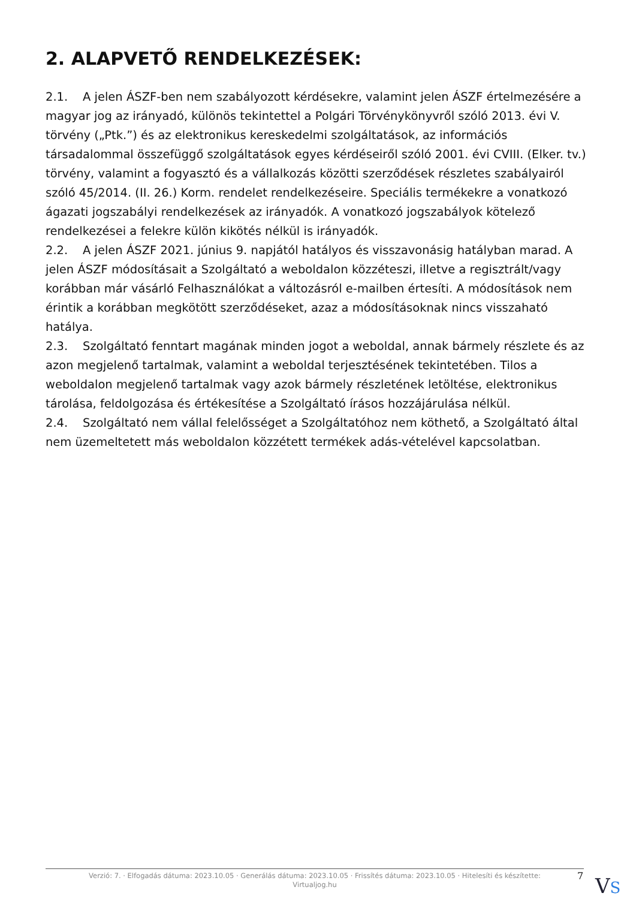2. ALAPVETŐ RENDELKEZÉSEK:
2.1. A jelen ÁSZF-ben nem szabályozott kérdésekre, valamint jelen ÁSZF értelmezésére a magyar jog az irányadó, különös tekintettel a Polgári Törvénykönyvről szóló 2013. évi V. törvény („Ptk.”) és az elektronikus kereskedelmi szolgáltatások, az információs társadalommal összefüggő szolgáltatások egyes kérdéseiről szóló 2001. évi CVIII. (Elker. tv.) törvény, valamint a fogyasztó és a vállalkozás közötti szerződések részletes szabályairól szóló 45/2014. (II. 26.) Korm. rendelet rendelkezéseire. Speciális termékekre a vonatkozó ágazati jogszabályi rendelkezések az irányadók. A vonatkozó jogszabályok kötelező rendelkezései a felekre külön kikötés nélkül is irányadók.
2.2. A jelen ÁSZF 2021. június 9. napjától hatályos és visszavonásig hatályban marad. A jelen ÁSZF módosításait a Szolgáltató a weboldalon közzéteszi, illetve a regisztrált/vagy korábban már vásárló Felhasználókat a változásról e-mailben értesíti. A módosítások nem érintik a korábban megkötött szerződéseket, azaz a módosításoknak nincs visszaható hatálya.
2.3. Szolgáltató fenntart magának minden jogot a weboldal, annak bármely részlete és az azon megjelenő tartalmak, valamint a weboldal terjesztésének tekintetében. Tilos a weboldalon megjelenő tartalmak vagy azok bármely részletének letöltése, elektronikus tárolása, feldolgozása és értékesítése a Szolgáltató írásos hozzájárulása nélkül.
2.4. Szolgáltató nem vállal felelősséget a Szolgáltatóhoz nem köthető, a Szolgáltató által nem üzemeltetett más weboldalon közzétett termékek adás-vételével kapcsolatban.
Verzió: 7. · Elfogadás dátuma: 2023.10.05 · Generálás dátuma: 2023.10.05 · Frissítés dátuma: 2023.10.05 · Hitelesíti és készítette:
Virtualjog.hu
7 VS